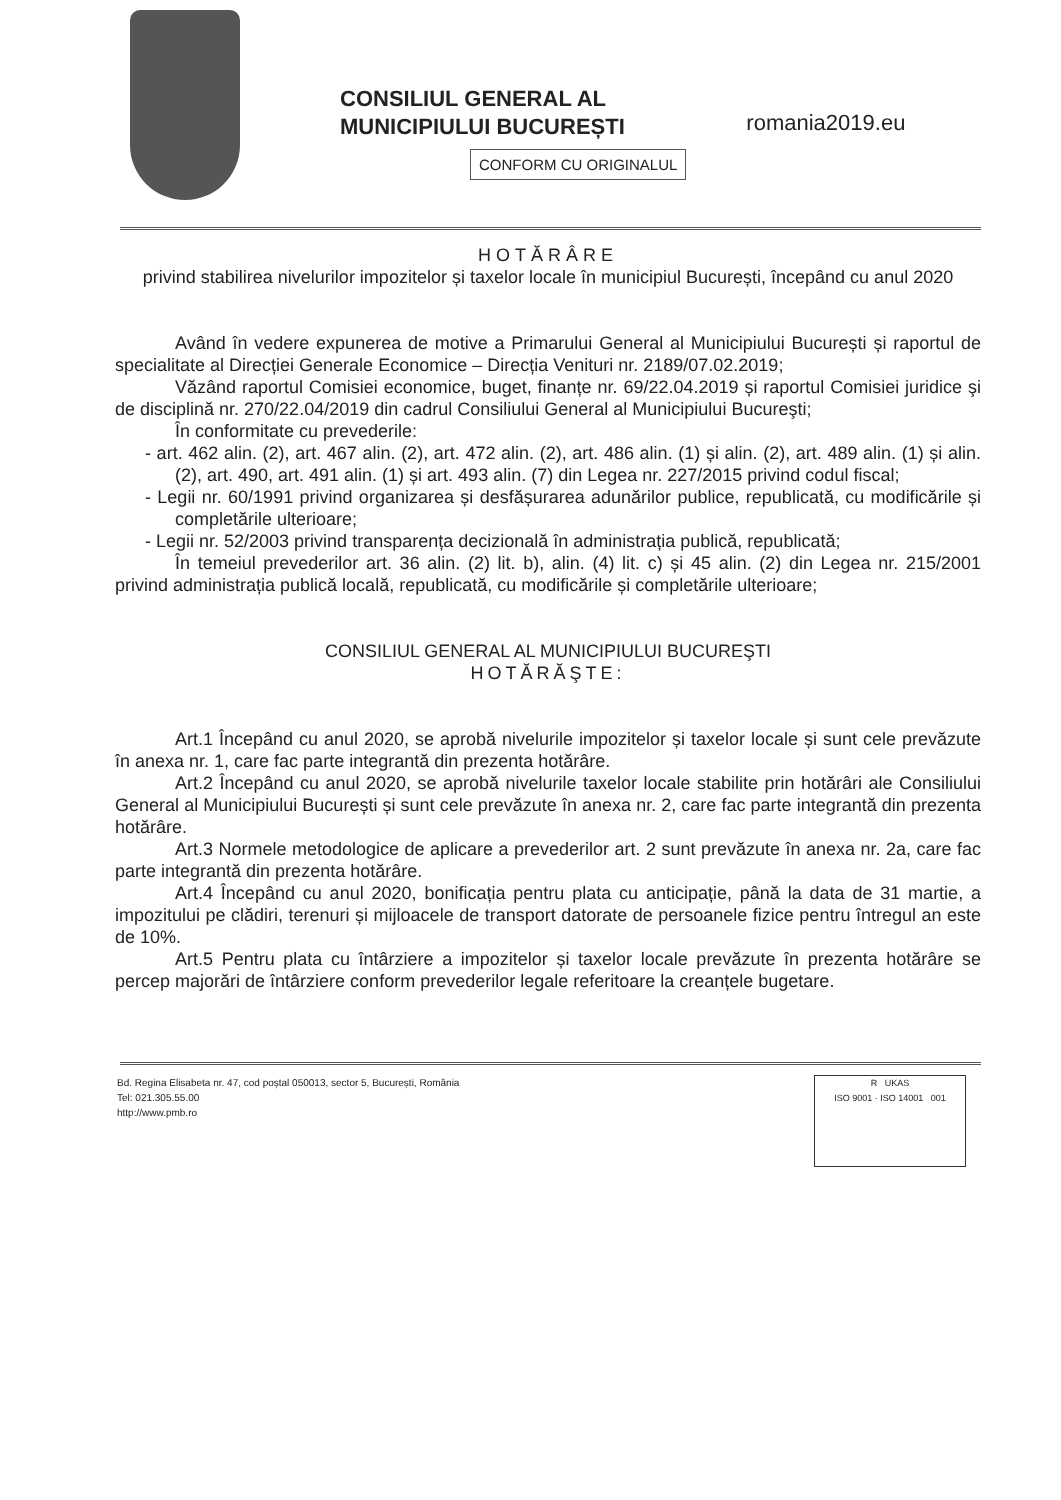CONSILIUL GENERAL AL
MUNICIPIULUI BUCUREȘTI
CONFORM CU ORIGINALUL
romania2019.eu
HOTĂRÂRE
privind stabilirea nivelurilor impozitelor și taxelor locale în municipiul București, începând cu anul 2020
Având în vedere expunerea de motive a Primarului General al Municipiului București și raportul de specialitate al Direcției Generale Economice – Direcția Venituri nr. 2189/07.02.2019;
Văzând raportul Comisiei economice, buget, finanțe nr. 69/22.04.2019 și raportul Comisiei juridice şi de disciplină nr. 270/22.04/2019 din cadrul Consiliului General al Municipiului Bucureşti;
În conformitate cu prevederile:
- art. 462 alin. (2), art. 467 alin. (2), art. 472 alin. (2), art. 486 alin. (1) și alin. (2), art. 489 alin. (1) și alin. (2), art. 490, art. 491 alin. (1) și art. 493 alin. (7) din Legea nr. 227/2015 privind codul fiscal;
- Legii nr. 60/1991 privind organizarea și desfășurarea adunărilor publice, republicată, cu modificările și completările ulterioare;
- Legii nr. 52/2003 privind transparența decizională în administrația publică, republicată;
În temeiul prevederilor art. 36 alin. (2) lit. b), alin. (4) lit. c) și 45 alin. (2) din Legea nr. 215/2001 privind administrația publică locală, republicată, cu modificările și completările ulterioare;
CONSILIUL GENERAL AL MUNICIPIULUI BUCUREŞTI
HOTĂRĂŞTE:
Art.1 Începând cu anul 2020, se aprobă nivelurile impozitelor și taxelor locale și sunt cele prevăzute în anexa nr. 1, care fac parte integrantă din prezenta hotărâre.
Art.2 Începând cu anul 2020, se aprobă nivelurile taxelor locale stabilite prin hotărâri ale Consiliului General al Municipiului București și sunt cele prevăzute în anexa nr. 2, care fac parte integrantă din prezenta hotărâre.
Art.3 Normele metodologice de aplicare a prevederilor art. 2 sunt prevăzute în anexa nr. 2a, care fac parte integrantă din prezenta hotărâre.
Art.4 Începând cu anul 2020, bonificația pentru plata cu anticipație, până la data de 31 martie, a impozitului pe clădiri, terenuri și mijloacele de transport datorate de persoanele fizice pentru întregul an este de 10%.
Art.5 Pentru plata cu întârziere a impozitelor și taxelor locale prevăzute în prezenta hotărâre se percep majorări de întârziere conform prevederilor legale referitoare la creanțele bugetare.
Bd. Regina Elisabeta nr. 47, cod poștal 050013, sector 5, București, România
Tel: 021.305.55.00
http://www.pmb.ro
R UKAS
ISO 9001 · ISO 14001 001